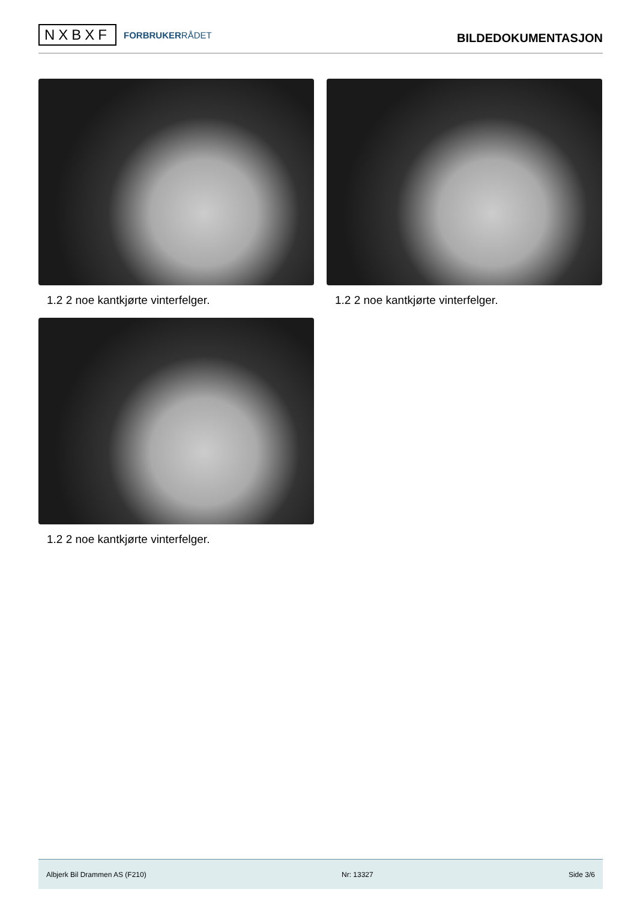NXBXF
FORBRUKERRÅDET
BILDEDOKUMENTASJON
1.2 2 noe kantkjørte vinterfelger.
1.2 2 noe kantkjørte vinterfelger.
1.2 2 noe kantkjørte vinterfelger.
Albjerk Bil Drammen AS (F210) Nr: 13327 Side 3/6